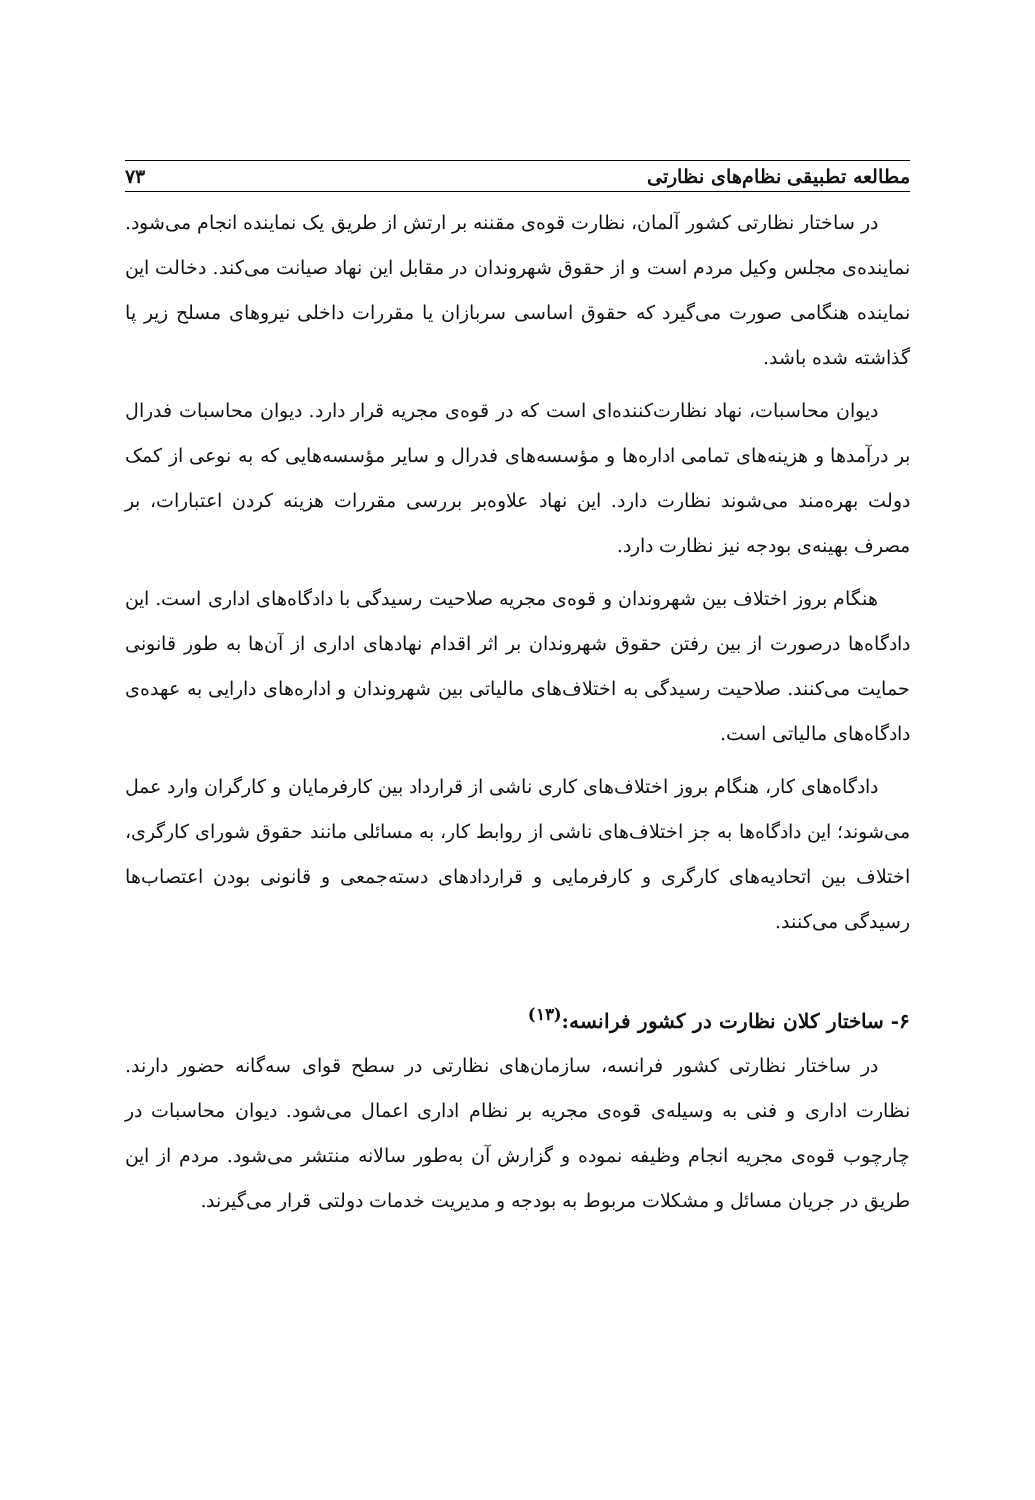مطالعه تطبیقی نظام‌های نظارتی ۷۳
در ساختار نظارتی کشور آلمان، نظارت قوه‌ی مقننه بر ارتش از طریق یک نماینده انجام می‌شود. نماینده‌ی مجلس وکیل مردم است و از حقوق شهروندان در مقابل این نهاد صیانت می‌کند. دخالت این نماینده هنگامی صورت می‌گیرد که حقوق اساسی سربازان یا مقررات داخلی نیروهای مسلح زیر پا گذاشته شده باشد.
دیوان محاسبات، نهاد نظارت‌کننده‌ای است که در قوه‌ی مجریه قرار دارد. دیوان محاسبات فدرال بر درآمدها و هزینه‌های تمامی اداره‌ها و مؤسسه‌های فدرال و سایر مؤسسه‌هایی که به نوعی از کمک دولت بهره‌مند می‌شوند نظارت دارد. این نهاد علاوه‌بر بررسی مقررات هزینه کردن اعتبارات، بر مصرف بهینه‌ی بودجه نیز نظارت دارد.
هنگام بروز اختلاف بین شهروندان و قوه‌ی مجریه صلاحیت رسیدگی با دادگاه‌های اداری است. این دادگاه‌ها درصورت از بین رفتن حقوق شهروندان بر اثر اقدام نهادهای اداری از آن‌ها به طور قانونی حمایت می‌کنند. صلاحیت رسیدگی به اختلاف‌های مالیاتی بین شهروندان و اداره‌های دارایی به عهده‌ی دادگاه‌های مالیاتی است.
دادگاه‌های کار، هنگام بروز اختلاف‌های کاری ناشی از قرارداد بین کارفرمایان و کارگران وارد عمل می‌شوند؛ این دادگاه‌ها به جز اختلاف‌های ناشی از روابط کار، به مسائلی مانند حقوق شورای کارگری، اختلاف بین اتحادیه‌های کارگری و کارفرمایی و قراردادهای دسته‌جمعی و قانونی بودن اعتصاب‌ها رسیدگی می‌کنند.
۶- ساختار کلان نظارت در کشور فرانسه:<sup>(۱۳)</sup>
در ساختار نظارتی کشور فرانسه، سازمان‌های نظارتی در سطح قوای سه‌گانه حضور دارند. نظارت اداری و فنی به وسیله‌ی قوه‌ی مجریه بر نظام اداری اعمال می‌شود. دیوان محاسبات در چارچوب قوه‌ی مجریه انجام وظیفه نموده و گزارش آن به‌طور سالانه منتشر می‌شود. مردم از این طریق در جریان مسائل و مشکلات مربوط به بودجه و مدیریت خدمات دولتی قرار می‌گیرند.